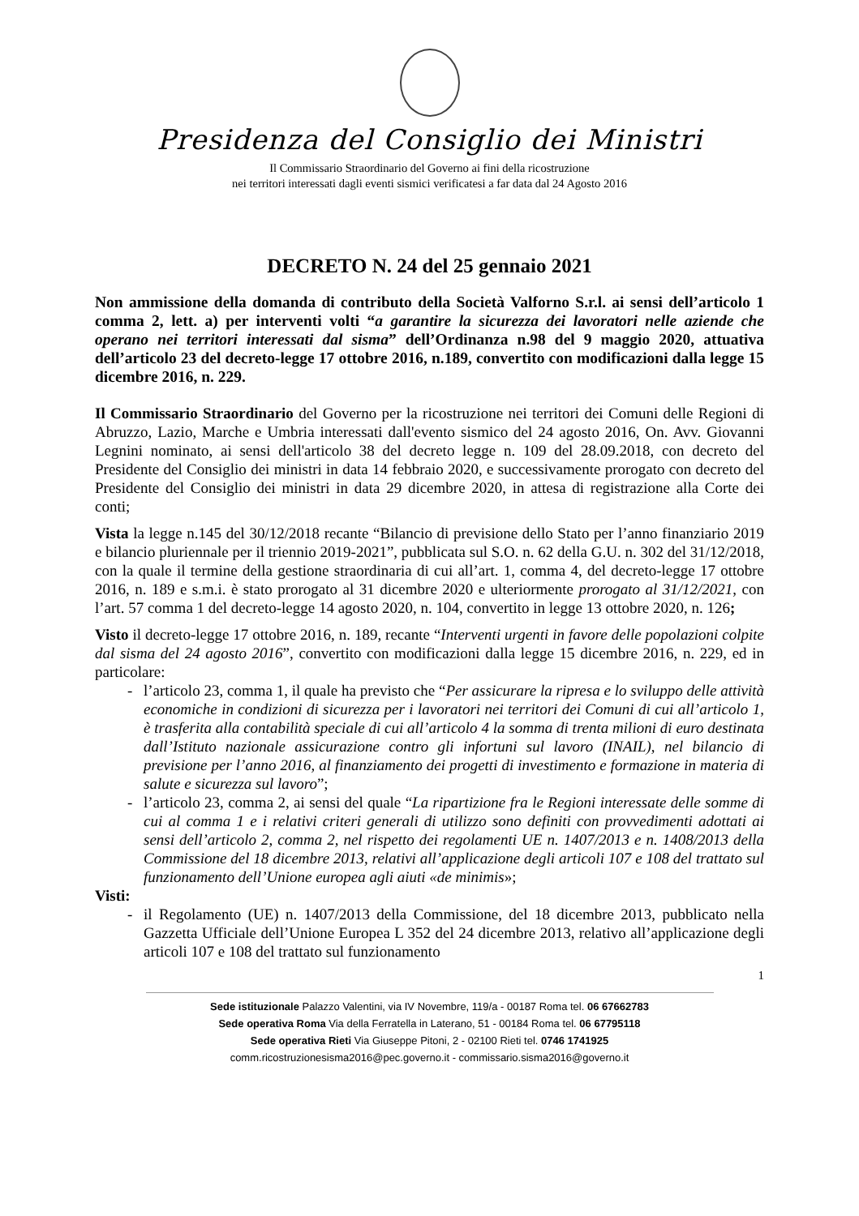Presidenza del Consiglio dei Ministri
Il Commissario Straordinario del Governo ai fini della ricostruzione
nei territori interessati dagli eventi sismici verificatesi a far data dal 24 Agosto 2016
DECRETO N. 24 del 25 gennaio 2021
Non ammissione della domanda di contributo della Società Valforno S.r.l. ai sensi dell’articolo 1 comma 2, lett. a) per interventi volti “a garantire la sicurezza dei lavoratori nelle aziende che operano nei territori interessati dal sisma” dell’Ordinanza n.98 del 9 maggio 2020, attuativa dell’articolo 23 del decreto-legge 17 ottobre 2016, n.189, convertito con modificazioni dalla legge 15 dicembre 2016, n. 229.
Il Commissario Straordinario del Governo per la ricostruzione nei territori dei Comuni delle Regioni di Abruzzo, Lazio, Marche e Umbria interessati dall'evento sismico del 24 agosto 2016, On. Avv. Giovanni Legnini nominato, ai sensi dell'articolo 38 del decreto legge n. 109 del 28.09.2018, con decreto del Presidente del Consiglio dei ministri in data 14 febbraio 2020, e successivamente prorogato con decreto del Presidente del Consiglio dei ministri in data 29 dicembre 2020, in attesa di registrazione alla Corte dei conti;
Vista la legge n.145 del 30/12/2018 recante “Bilancio di previsione dello Stato per l’anno finanziario 2019 e bilancio pluriennale per il triennio 2019-2021”, pubblicata sul S.O. n. 62 della G.U. n. 302 del 31/12/2018, con la quale il termine della gestione straordinaria di cui all’art. 1, comma 4, del decreto-legge 17 ottobre 2016, n. 189 e s.m.i. è stato prorogato al 31 dicembre 2020 e ulteriormente prorogato al 31/12/2021, con l’art. 57 comma 1 del decreto-legge 14 agosto 2020, n. 104, convertito in legge 13 ottobre 2020, n. 126;
Visto il decreto-legge 17 ottobre 2016, n. 189, recante “Interventi urgenti in favore delle popolazioni colpite dal sisma del 24 agosto 2016”, convertito con modificazioni dalla legge 15 dicembre 2016, n. 229, ed in particolare:
- l’articolo 23, comma 1, il quale ha previsto che “Per assicurare la ripresa e lo sviluppo delle attività economiche in condizioni di sicurezza per i lavoratori nei territori dei Comuni di cui all’articolo 1, è trasferita alla contabilità speciale di cui all’articolo 4 la somma di trenta milioni di euro destinata dall’Istituto nazionale assicurazione contro gli infortuni sul lavoro (INAIL), nel bilancio di previsione per l’anno 2016, al finanziamento dei progetti di investimento e formazione in materia di salute e sicurezza sul lavoro”;
- l’articolo 23, comma 2, ai sensi del quale “La ripartizione fra le Regioni interessate delle somme di cui al comma 1 e i relativi criteri generali di utilizzo sono definiti con provvedimenti adottati ai sensi dell’articolo 2, comma 2, nel rispetto dei regolamenti UE n. 1407/2013 e n. 1408/2013 della Commissione del 18 dicembre 2013, relativi all’applicazione degli articoli 107 e 108 del trattato sul funzionamento dell’Unione europea agli aiuti «de minimis»;
Visti:
- il Regolamento (UE) n. 1407/2013 della Commissione, del 18 dicembre 2013, pubblicato nella Gazzetta Ufficiale dell’Unione Europea L 352 del 24 dicembre 2013, relativo all’applicazione degli articoli 107 e 108 del trattato sul funzionamento
1
Sede istituzionale Palazzo Valentini, via IV Novembre, 119/a - 00187 Roma tel. 06 67662783
Sede operativa Roma Via della Ferratella in Laterano, 51 - 00184 Roma tel. 06 67795118
Sede operativa Rieti Via Giuseppe Pitoni, 2 - 02100 Rieti tel. 0746 1741925
comm.ricostruzionesisma2016@pec.governo.it - commissario.sisma2016@governo.it